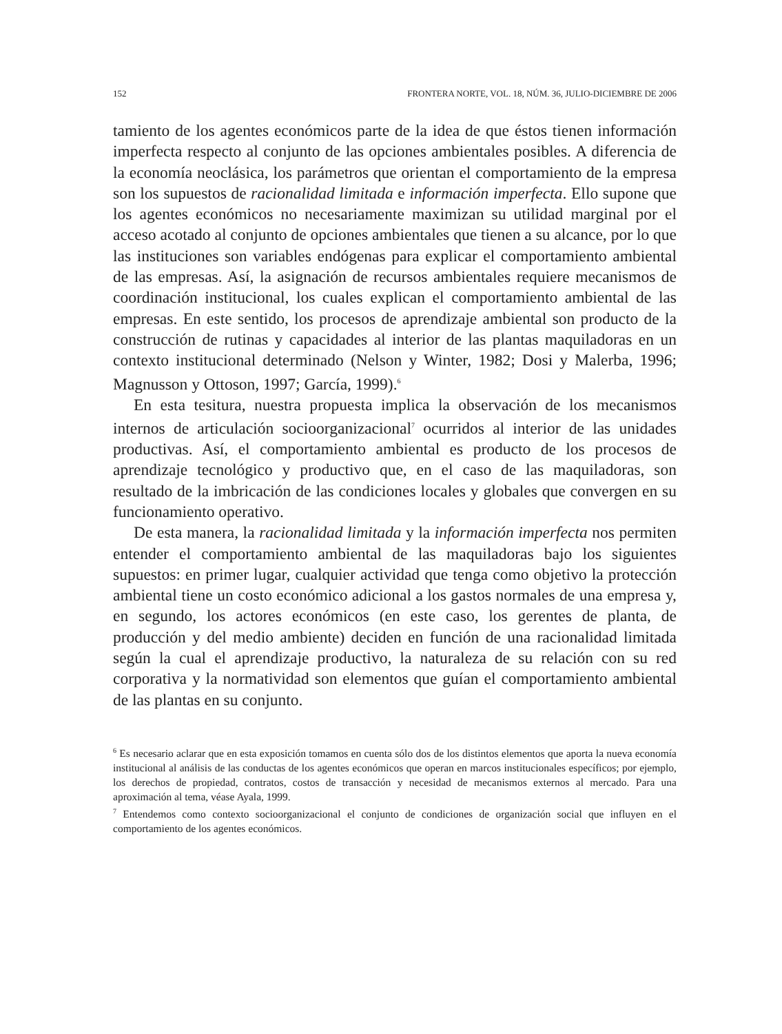152 FRONTERA NORTE, VOL. 18, NÚM. 36, JULIO-DICIEMBRE DE 2006
tamiento de los agentes económicos parte de la idea de que éstos tienen información imperfecta respecto al conjunto de las opciones ambientales posibles. A diferencia de la economía neoclásica, los parámetros que orientan el comportamiento de la empresa son los supuestos de racionalidad limitada e información imperfecta. Ello supone que los agentes económicos no necesariamente maximizan su utilidad marginal por el acceso acotado al conjunto de opciones ambientales que tienen a su alcance, por lo que las instituciones son variables endógenas para explicar el comportamiento ambiental de las empresas. Así, la asignación de recursos ambientales requiere mecanismos de coordinación institucional, los cuales explican el comportamiento ambiental de las empresas. En este sentido, los procesos de aprendizaje ambiental son producto de la construcción de rutinas y capacidades al interior de las plantas maquiladoras en un contexto institucional determinado (Nelson y Winter, 1982; Dosi y Malerba, 1996; Magnusson y Ottoson, 1997; García, 1999).<sup>6</sup>
En esta tesitura, nuestra propuesta implica la observación de los mecanismos internos de articulación socioorganizacional<sup>7</sup> ocurridos al interior de las unidades productivas. Así, el comportamiento ambiental es producto de los procesos de aprendizaje tecnológico y productivo que, en el caso de las maquiladoras, son resultado de la imbricación de las condiciones locales y globales que convergen en su funcionamiento operativo.
De esta manera, la racionalidad limitada y la información imperfecta nos permiten entender el comportamiento ambiental de las maquiladoras bajo los siguientes supuestos: en primer lugar, cualquier actividad que tenga como objetivo la protección ambiental tiene un costo económico adicional a los gastos normales de una empresa y, en segundo, los actores económicos (en este caso, los gerentes de planta, de producción y del medio ambiente) deciden en función de una racionalidad limitada según la cual el aprendizaje productivo, la naturaleza de su relación con su red corporativa y la normatividad son elementos que guían el comportamiento ambiental de las plantas en su conjunto.
<sup>6</sup> Es necesario aclarar que en esta exposición tomamos en cuenta sólo dos de los distintos elementos que aporta la nueva economía institucional al análisis de las conductas de los agentes económicos que operan en marcos institucionales específicos; por ejemplo, los derechos de propiedad, contratos, costos de transacción y necesidad de mecanismos externos al mercado. Para una aproximación al tema, véase Ayala, 1999.
<sup>7</sup> Entendemos como contexto socioorganizacional el conjunto de condiciones de organización social que influyen en el comportamiento de los agentes económicos.